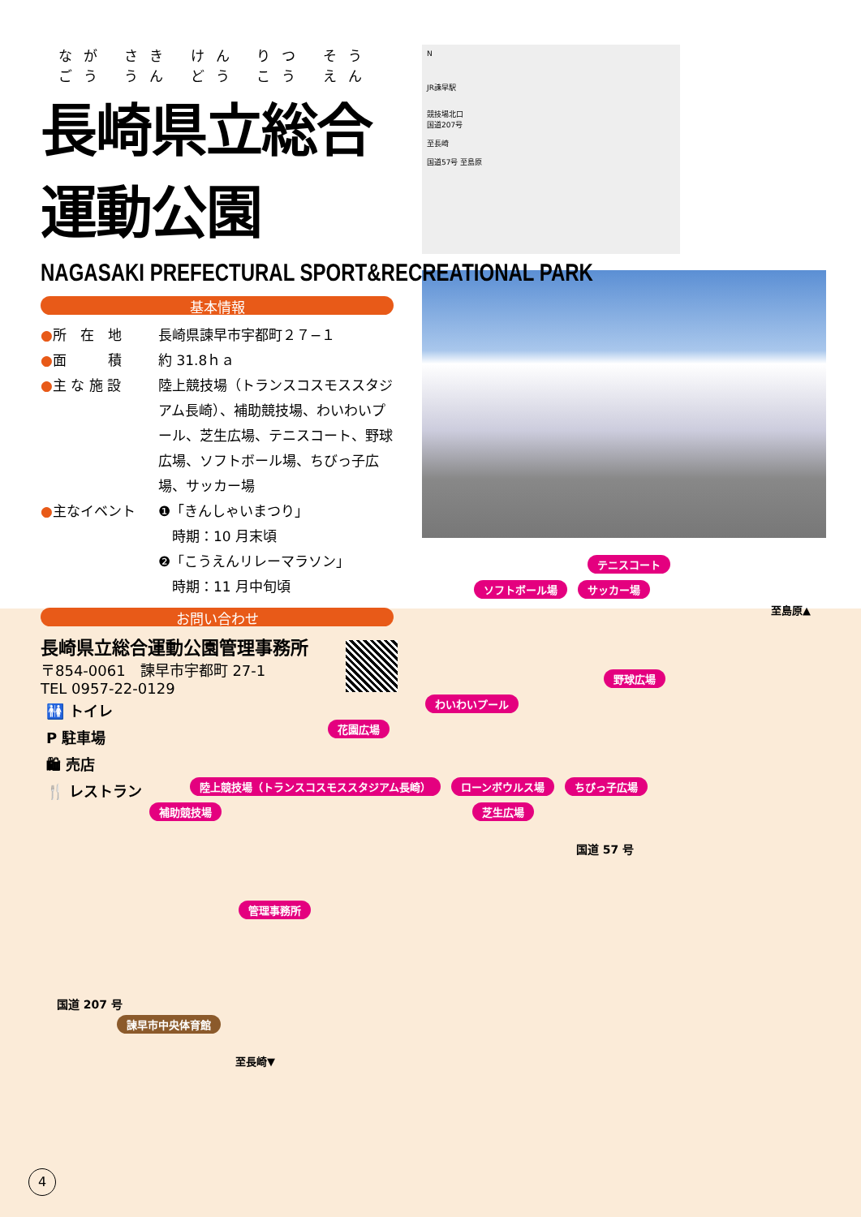なが さき けん りつ そう ごう うん どう こう えん
長崎県立総合運動公園
NAGASAKI PREFECTURAL SPORT&RECREATIONAL PARK
基本情報
●所　在　地 長崎県諫早市宇都町２７−１
●面　　　積 約 31.8ｈａ
●主 な 施 設 陸上競技場（トランスコスモススタジアム長崎）、補助競技場、わいわいプール、芝生広場、テニスコート、野球広場、ソフトボール場、ちびっ子広場、サッカー場
●主なイベント ❶「きんしゃいまつり」
　時期：10 月末頃
❷「こうえんリレーマラソン」
　時期：11 月中旬頃
お問い合わせ
長崎県立総合運動公園管理事務所
〒854-0061　諫早市宇都町 27-1
TEL 0957-22-0129
N
JR諫早駅
競技場北口
国道207号
至長崎
国道57号 至島原
🚻 トイレ
P 駐車場
🛍 売店
🍴 レストラン
テニスコート
ソフトボール場 サッカー場
至島原▲
野球広場
わいわいプール
花園広場
陸上競技場（トランスコスモススタジアム長崎） ローンボウルス場 ちびっ子広場
補助競技場 芝生広場
国道 57 号
管理事務所
国道 207 号
諫早市中央体育館
至長崎▼
4